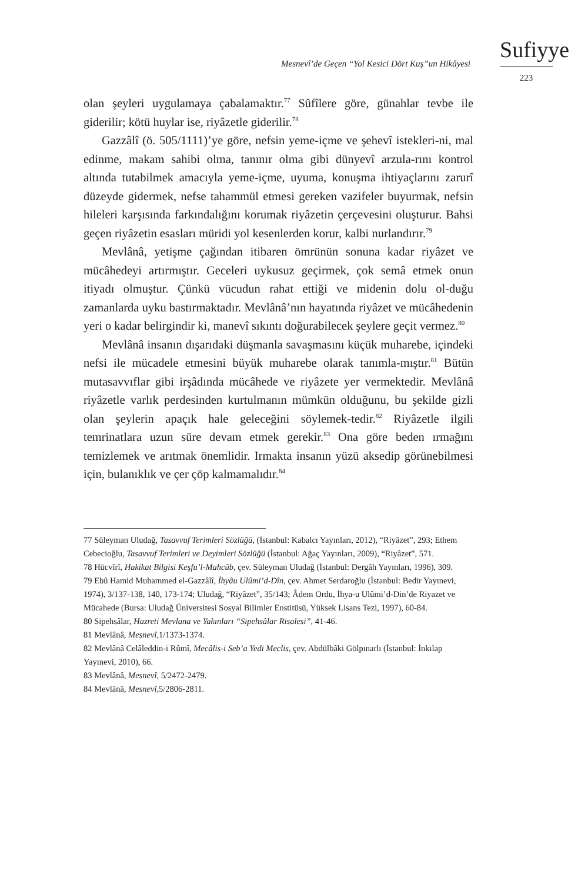Sufiyye
Mesnevî’de Geçen “Yol Kesici Dört Kuş”un Hikâyesi
223
olan şeyleri uygulamaya çabalamaktır.<sup>77</sup> Sûfîlere göre, günahlar tevbe ile giderilir; kötü huylar ise, riyâzetle giderilir.<sup>78</sup>
Gazzâlî (ö. 505/1111)’ye göre, nefsin yeme-içme ve şehevî istekleri-ni, mal edinme, makam sahibi olma, tanınır olma gibi dünyevî arzula-rını kontrol altında tutabilmek amacıyla yeme-içme, uyuma, konuşma ihtiyaçlarını zarurî düzeyde gidermek, nefse tahammül etmesi gereken vazifeler buyurmak, nefsin hileleri karşısında farkındalığını korumak riyâzetin çerçevesini oluşturur. Bahsi geçen riyâzetin esasları müridi yol kesenlerden korur, kalbi nurlandırır.<sup>79</sup>
Mevlânâ, yetişme çağından itibaren ömrünün sonuna kadar riyâzet ve mücâhedeyi artırmıştır. Geceleri uykusuz geçirmek, çok semâ etmek onun itiyadı olmuştur. Çünkü vücudun rahat ettiği ve midenin dolu ol-duğu zamanlarda uyku bastırmaktadır. Mevlânâ’nın hayatında riyâzet ve mücâhedenin yeri o kadar belirgindir ki, manevî sıkıntı doğurabilecek şeylere geçit vermez.<sup>80</sup>
Mevlânâ insanın dışarıdaki düşmanla savaşmasını küçük muharebe, içindeki nefsi ile mücadele etmesini büyük muharebe olarak tanımla-mıştır.<sup>81</sup> Bütün mutasavvıflar gibi irşâdında mücâhede ve riyâzete yer vermektedir. Mevlânâ riyâzetle varlık perdesinden kurtulmanın mümkün olduğunu, bu şekilde gizli olan şeylerin apaçık hale geleceğini söylemek-tedir.<sup>82</sup> Riyâzetle ilgili temrinatlara uzun süre devam etmek gerekir.<sup>83</sup> Ona göre beden ırmağını temizlemek ve arıtmak önemlidir. Irmakta insanın yüzü aksedip görünebilmesi için, bulanıklık ve çer çöp kalmamalıdır.<sup>84</sup>
77 Süleyman Uludağ, Tasavvuf Terimleri Sözlüğü, (İstanbul: Kabalcı Yayınları, 2012), “Riyâzet”, 293; Ethem Cebecioğlu, Tasavvuf Terimleri ve Deyimleri Sözlüğü (İstanbul: Ağaç Yayınları, 2009), “Riyâzet”, 571.
78 Hücvîrî, Hakikat Bilgisi Keşfu’l-Mahcûb, çev. Süleyman Uludağ (İstanbul: Dergâh Yayınları, 1996), 309.
79 Ebû Hamid Muhammed el-Gazzâlî, İhyâu Ulûmi’d-Dîn, çev. Ahmet Serdaroğlu (İstanbul: Bedir Yayınevi, 1974), 3/137-138, 140, 173-174; Uludağ, “Riyâzet”, 35/143; Âdem Ordu, İhya-u Ulûmi’d-Din’de Riyazet ve Mücahede (Bursa: Uludağ Üniversitesi Sosyal Bilimler Enstitüsü, Yüksek Lisans Tezi, 1997), 60-84.
80 Sipehsâlar, Hazreti Mevlana ve Yakınları “Sipehsâlar Risalesi”, 41-46.
81 Mevlânâ, Mesnevî, 1/1373-1374.
82 Mevlânâ Celâleddin-i Rûmî, Mecâlis-i Seb’a Yedi Meclis, çev. Abdülbâki Gölpınarlı (İstanbul: İnkılap Yayınevi, 2010), 66.
83 Mevlânâ, Mesnevî, 5/2472-2479.
84 Mevlânâ, Mesnevî, 5/2806-2811.